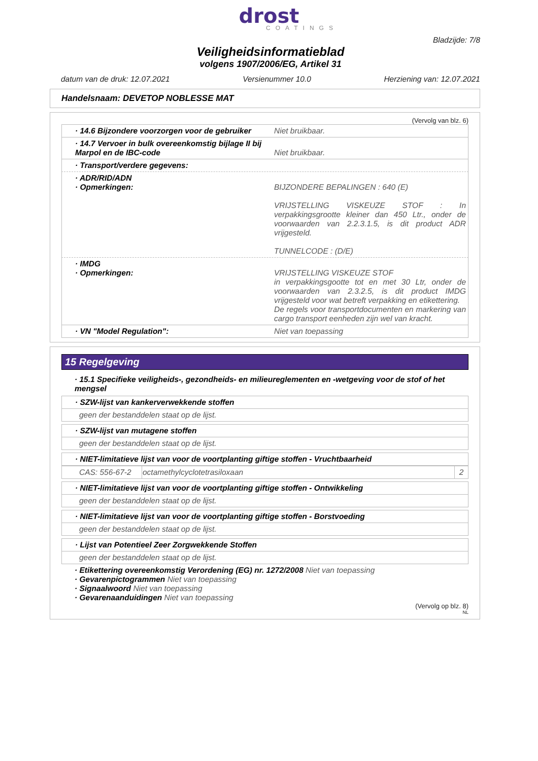drost
COATINGS
Bladzijde: 7/8
Veiligheidsinformatieblad
volgens 1907/2006/EG, Artikel 31
datum van de druk: 12.07.2021 Versienummer 10.0 Herziening van: 12.07.2021
Handelsnaam: DEVETOP NOBLESSE MAT
(Vervolg van blz. 6)
· 14.6 Bijzondere voorzorgen voor de gebruiker
Niet bruikbaar.
· 14.7 Vervoer in bulk overeenkomstig bijlage II bij Marpol en de IBC-code
Niet bruikbaar.
· Transport/verdere gegevens:
· ADR/RID/ADN
· Opmerkingen:
BIJZONDERE BEPALINGEN : 640 (E)
VRIJSTELLING VISKEUZE STOF : In verpakkingsgrootte kleiner dan 450 Ltr., onder de voorwaarden van 2.2.3.1.5, is dit product ADR vrijgesteld.
TUNNELCODE : (D/E)
· IMDG
· Opmerkingen:
VRIJSTELLING VISKEUZE STOF
in verpakkingsgootte tot en met 30 Ltr, onder de voorwaarden van 2.3.2.5, is dit product IMDG vrijgesteld voor wat betreft verpakking en etikettering.
De regels voor transportdocumenten en markering van cargo transport eenheden zijn wel van kracht.
· VN "Model Regulation": Niet van toepassing
15 Regelgeving
· 15.1 Specifieke veiligheids-, gezondheids- en milieureglementen en -wetgeving voor de stof of het mengsel
· SZW-lijst van kankerverwekkende stoffen
geen der bestanddelen staat op de lijst.
· SZW-lijst van mutagene stoffen
geen der bestanddelen staat op de lijst.
· NIET-limitatieve lijst van voor de voortplanting giftige stoffen - Vruchtbaarheid
| CAS: 556-67-2 | octamethylcyclotetrasiloxaan | 2 |
· NIET-limitatieve lijst van voor de voortplanting giftige stoffen - Ontwikkeling
geen der bestanddelen staat op de lijst.
· NIET-limitatieve lijst van voor de voortplanting giftige stoffen - Borstvoeding
geen der bestanddelen staat op de lijst.
· Lijst van Potentieel Zeer Zorgwekkende Stoffen
geen der bestanddelen staat op de lijst.
· Etikettering overeenkomstig Verordening (EG) nr. 1272/2008 Niet van toepassing
· Gevarenpictogrammen Niet van toepassing
· Signaalwoord Niet van toepassing
· Gevarenaanduidingen Niet van toepassing
(Vervolg op blz. 8)
NL